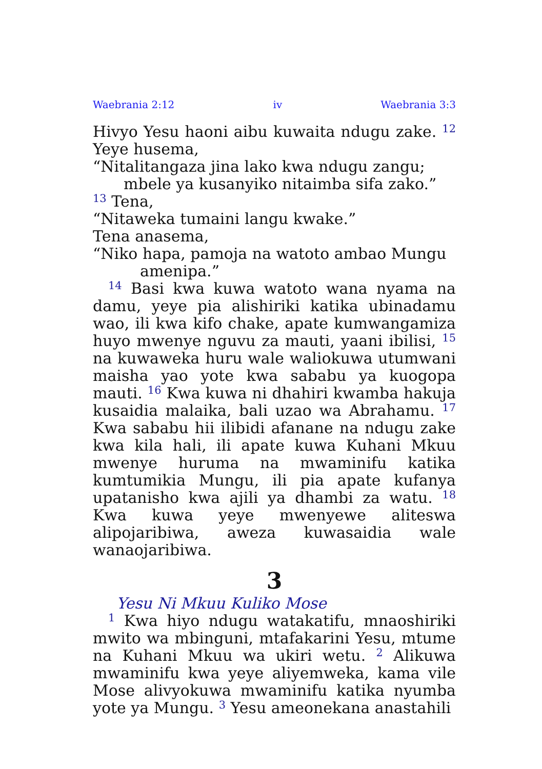Waebrania 2:12 iv Waebrania 3:3
Hivyo Yesu haoni aibu kuwaita ndugu zake. <sup>12</sup> Yeye husema,
“Nitalitangaza jina lako kwa ndugu zangu;
mbele ya kusanyiko nitaimba sifa zako.”
<sup>13</sup> Tena,
“Nitaweka tumaini langu kwake.”
Tena anasema,
“Niko hapa, pamoja na watoto ambao Mungu
amenipa.”
<sup>14</sup> Basi kwa kuwa watoto wana nyama na damu, yeye pia alishiriki katika ubinadamu wao, ili kwa kifo chake, apate kumwangamiza huyo mwenye nguvu za mauti, yaani ibilisi, <sup>15</sup> na kuwaweka huru wale waliokuwa utumwani maisha yao yote kwa sababu ya kuogopa mauti. <sup>16</sup> Kwa kuwa ni dhahiri kwamba hakuja kusaidia malaika, bali uzao wa Abrahamu. <sup>17</sup> Kwa sababu hii ilibidi afanane na ndugu zake kwa kila hali, ili apate kuwa Kuhani Mkuu mwenye huruma na mwaminifu katika kumtumikia Mungu, ili pia apate kufanya upatanisho kwa ajili ya dhambi za watu. <sup>18</sup> Kwa kuwa yeye mwenyewe aliteswa alipojaribiwa, aweza kuwasaidia wale wanaojaribiwa.
3
Yesu Ni Mkuu Kuliko Mose
<sup>1</sup> Kwa hiyo ndugu watakatifu, mnaoshiriki mwito wa mbinguni, mtafakarini Yesu, mtume na Kuhani Mkuu wa ukiri wetu. <sup>2</sup> Alikuwa mwaminifu kwa yeye aliyemweka, kama vile Mose alivyokuwa mwaminifu katika nyumba yote ya Mungu. <sup>3</sup> Yesu ameonekana anastahili